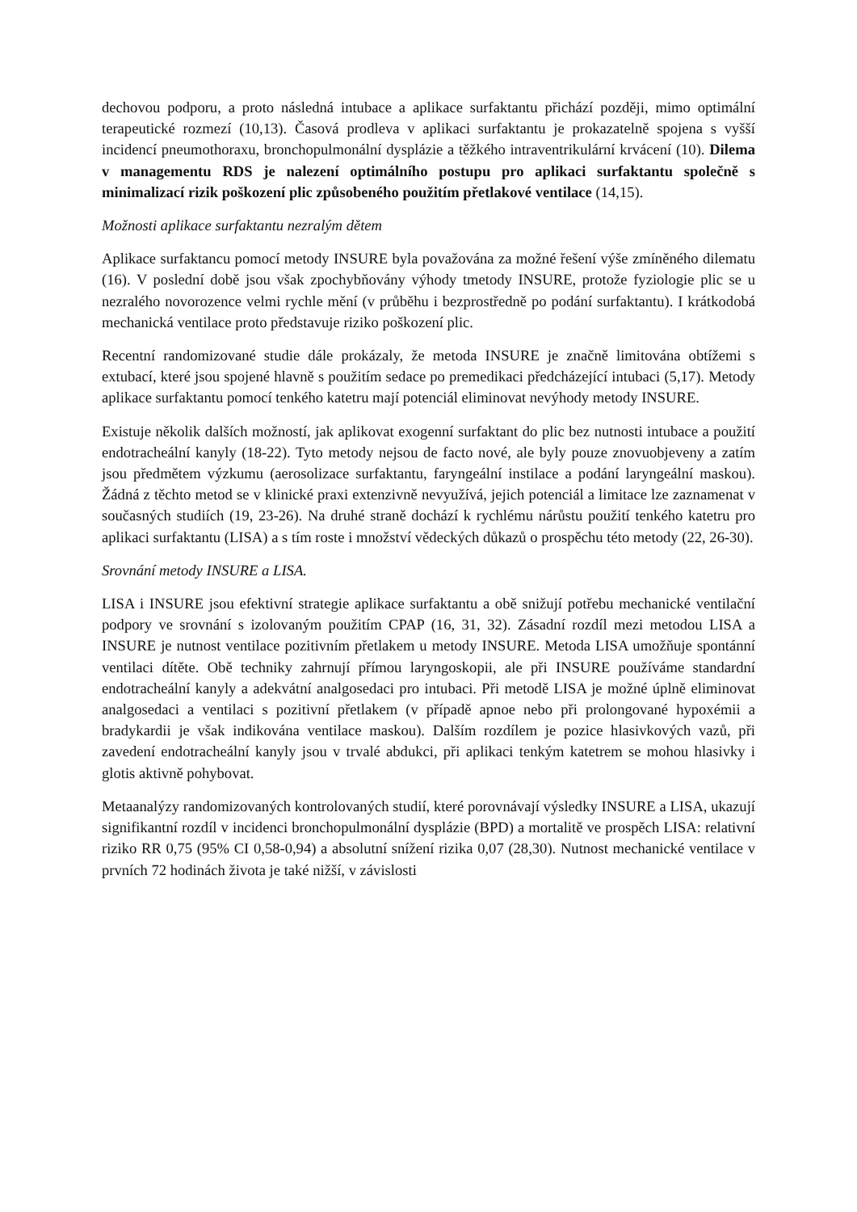dechovou podporu, a proto následná intubace a aplikace surfaktantu přichází později, mimo optimální terapeutické rozmezí (10,13). Časová prodleva v aplikaci surfaktantu je prokazatelně spojena s vyšší incidencí pneumothoraxu, bronchopulmonální dysplázie a těžkého intraventrikulární krvácení (10). Dilema v managementu RDS je nalezení optimálního postupu pro aplikaci surfaktantu společně s minimalizací rizik poškození plic způsobeného použitím přetlakové ventilace (14,15).
Možnosti aplikace surfaktantu nezralým dětem
Aplikace surfaktancu pomocí metody INSURE byla považována za možné řešení výše zmíněného dilematu (16). V poslední době jsou však zpochybňovány výhody tmetody INSURE, protože fyziologie plic se u nezralého novorozence velmi rychle mění (v průběhu i bezprostředně po podání surfaktantu). I krátkodobá mechanická ventilace proto představuje riziko poškození plic.
Recentní randomizované studie dále prokázaly, že metoda INSURE je značně limitována obtížemi s extubací, které jsou spojené hlavně s použitím sedace po premedikaci předcházející intubaci (5,17). Metody aplikace surfaktantu pomocí tenkého katetru mají potenciál eliminovat nevýhody metody INSURE.
Existuje několik dalších možností, jak aplikovat exogenní surfaktant do plic bez nutnosti intubace a použití endotracheální kanyly (18-22). Tyto metody nejsou de facto nové, ale byly pouze znovuobjeveny a zatím jsou předmětem výzkumu (aerosolizace surfaktantu, faryngeální instilace a podání laryngeální maskou). Žádná z těchto metod se v klinické praxi extenzivně nevyužívá, jejich potenciál a limitace lze zaznamenat v současných studiích (19, 23-26). Na druhé straně dochází k rychlému nárůstu použití tenkého katetru pro aplikaci surfaktantu (LISA) a s tím roste i množství vědeckých důkazů o prospěchu této metody (22, 26-30).
Srovnání metody INSURE a LISA.
LISA i INSURE jsou efektivní strategie aplikace surfaktantu a obě snižují potřebu mechanické ventilační podpory ve srovnání s izolovaným použitím CPAP (16, 31, 32). Zásadní rozdíl mezi metodou LISA a INSURE je nutnost ventilace pozitivním přetlakem u metody INSURE. Metoda LISA umožňuje spontánní ventilaci dítěte. Obě techniky zahrnují přímou laryngoskopii, ale při INSURE používáme standardní endotracheální kanyly a adekvátní analgosedaci pro intubaci. Při metodě LISA je možné úplně eliminovat analgosedaci a ventilaci s pozitivní přetlakem (v případě apnoe nebo při prolongované hypoxémii a bradykardii je však indikována ventilace maskou). Dalším rozdílem je pozice hlasivkových vazů, při zavedení endotracheální kanyly jsou v trvalé abdukci, při aplikaci tenkým katetrem se mohou hlasivky i glotis aktivně pohybovat.
Metaanalýzy randomizovaných kontrolovaných studií, které porovnávají výsledky INSURE a LISA, ukazují signifikantní rozdíl v incidenci bronchopulmonální dysplázie (BPD) a mortalitě ve prospěch LISA: relativní riziko RR 0,75 (95% CI 0,58-0,94) a absolutní snížení rizika 0,07 (28,30). Nutnost mechanické ventilace v prvních 72 hodinách života je také nižší, v závislosti